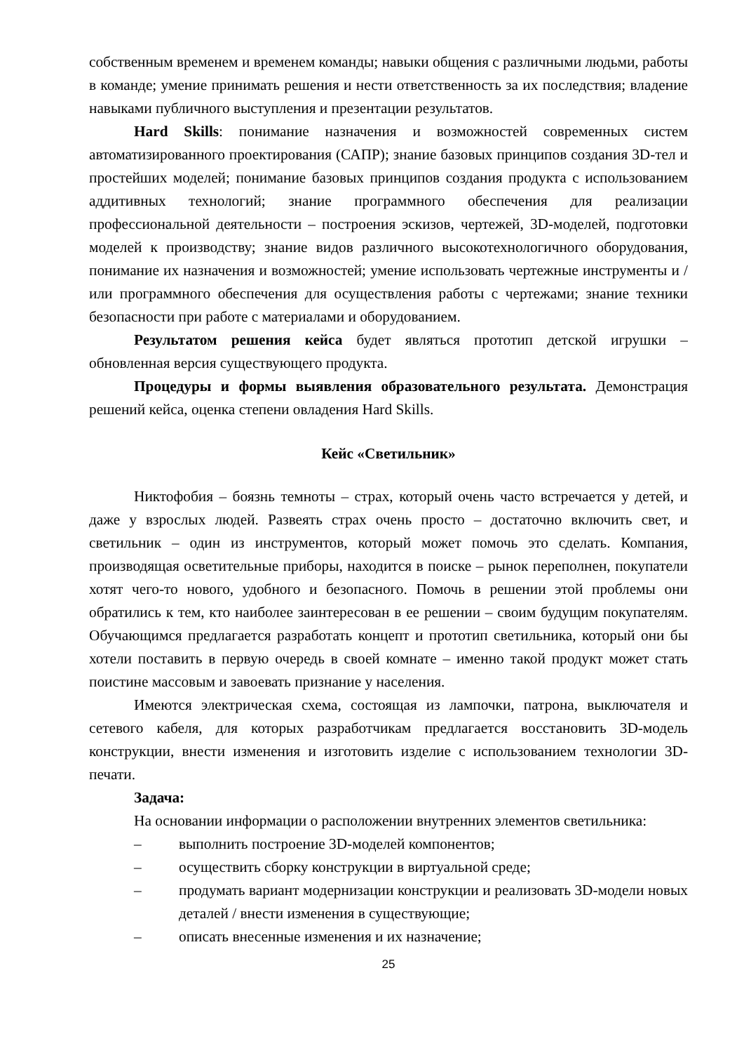собственным временем и временем команды; навыки общения с различными людьми, работы в команде; умение принимать решения и нести ответственность за их последствия; владение навыками публичного выступления и презентации результатов.
Hard Skills: понимание назначения и возможностей современных систем автоматизированного проектирования (САПР); знание базовых принципов создания 3D-тел и простейших моделей; понимание базовых принципов создания продукта с использованием аддитивных технологий; знание программного обеспечения для реализации профессиональной деятельности – построения эскизов, чертежей, 3D-моделей, подготовки моделей к производству; знание видов различного высокотехнологичного оборудования, понимание их назначения и возможностей; умение использовать чертежные инструменты и / или программного обеспечения для осуществления работы с чертежами; знание техники безопасности при работе с материалами и оборудованием.
Результатом решения кейса будет являться прототип детской игрушки – обновленная версия существующего продукта.
Процедуры и формы выявления образовательного результата. Демонстрация решений кейса, оценка степени овладения Hard Skills.
Кейс «Светильник»
Никтофобия – боязнь темноты – страх, который очень часто встречается у детей, и даже у взрослых людей. Развеять страх очень просто – достаточно включить свет, и светильник – один из инструментов, который может помочь это сделать. Компания, производящая осветительные приборы, находится в поиске – рынок переполнен, покупатели хотят чего-то нового, удобного и безопасного. Помочь в решении этой проблемы они обратились к тем, кто наиболее заинтересован в ее решении – своим будущим покупателям. Обучающимся предлагается разработать концепт и прототип светильника, который они бы хотели поставить в первую очередь в своей комнате – именно такой продукт может стать поистине массовым и завоевать признание у населения.
Имеются электрическая схема, состоящая из лампочки, патрона, выключателя и сетевого кабеля, для которых разработчикам предлагается восстановить 3D-модель конструкции, внести изменения и изготовить изделие с использованием технологии 3D-печати.
Задача:
На основании информации о расположении внутренних элементов светильника:
– выполнить построение 3D-моделей компонентов;
– осуществить сборку конструкции в виртуальной среде;
– продумать вариант модернизации конструкции и реализовать 3D-модели новых деталей / внести изменения в существующие;
– описать внесенные изменения и их назначение;
25